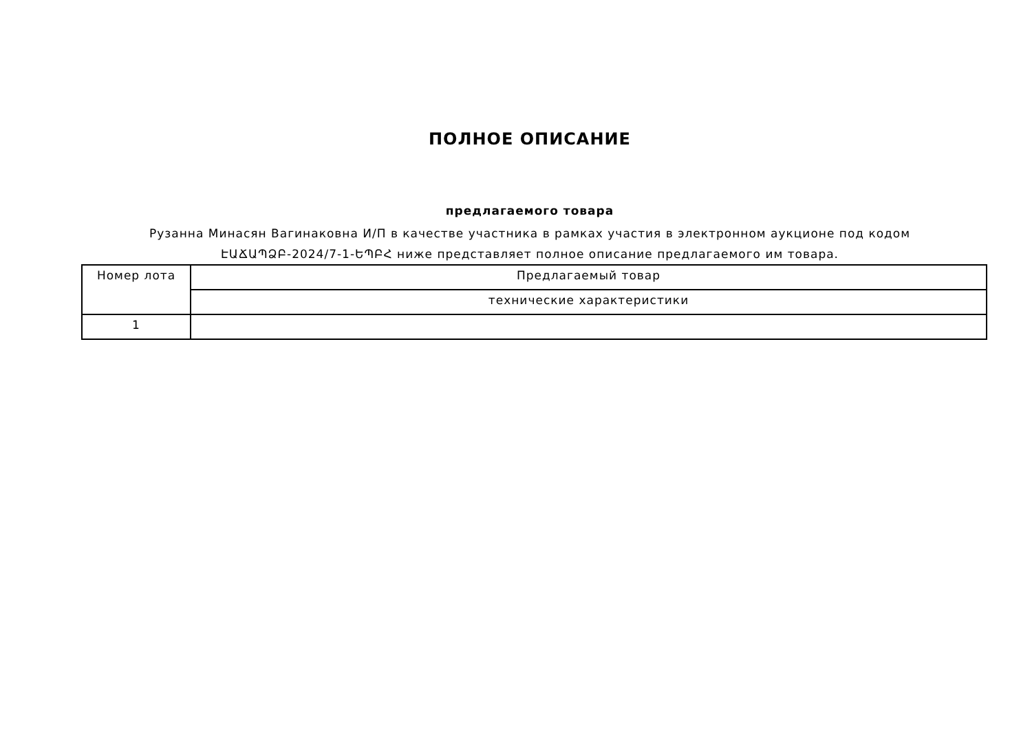ПОЛНОЕ ОПИСАНИЕ
предлагаемого товара
Рузанна Минасян Вагинаковна И/П в качестве участника в рамках участия в электронном аукционе под кодом ԷԱՃԱՊՁԲ-2024/7-1-ԵՊԲՀ ниже представляет полное описание предлагаемого им товара.
| Номер лота | Предлагаемый товар |
| --- | --- |
| | технические характеристики |
| 1 | |